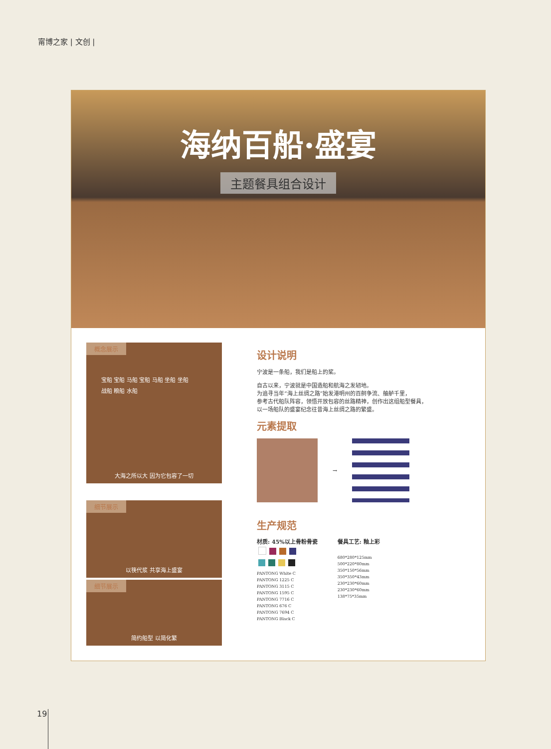甯博之家 | 文创 |
海纳百船·盛宴
主题餐具组合设计
概念展示
宝船 宝船 马船 宝船 马船 坐船 坐船
战船 粮船 水船
大海之所以大 因为它包容了一切
细节展示
以筷代浆 共享海上盛宴
细节展示
简约船型 以简化繁
设计说明
宁波是一条船，我们是船上的桨。
自古以来，宁波就是中国造船和航海之发轫地。
为追寻当年“海上丝绸之路”始发港明州的百舸争流、舳舻千里，
参考古代船队阵容，领悟开放包容的丝路精神，创作出这组船型餐具，
以一场船队的盛宴纪念往昔海上丝绸之路的繁盛。
元素提取
→
生产规范
材质: 45%以上骨粉骨瓷
PANTONG White C
PANTONG 1225 C
PANTONG 3115 C
PANTONG 1595 C
PANTONG 7716 C
PANTONG 676 C
PANTONG 7694 C
PANTONG Black C
餐具工艺: 釉上彩
680*280*125mm
500*220*80mm
350*150*56mm
350*350*43mm
230*230*60mm
230*230*60mm
138*75*35mm
19